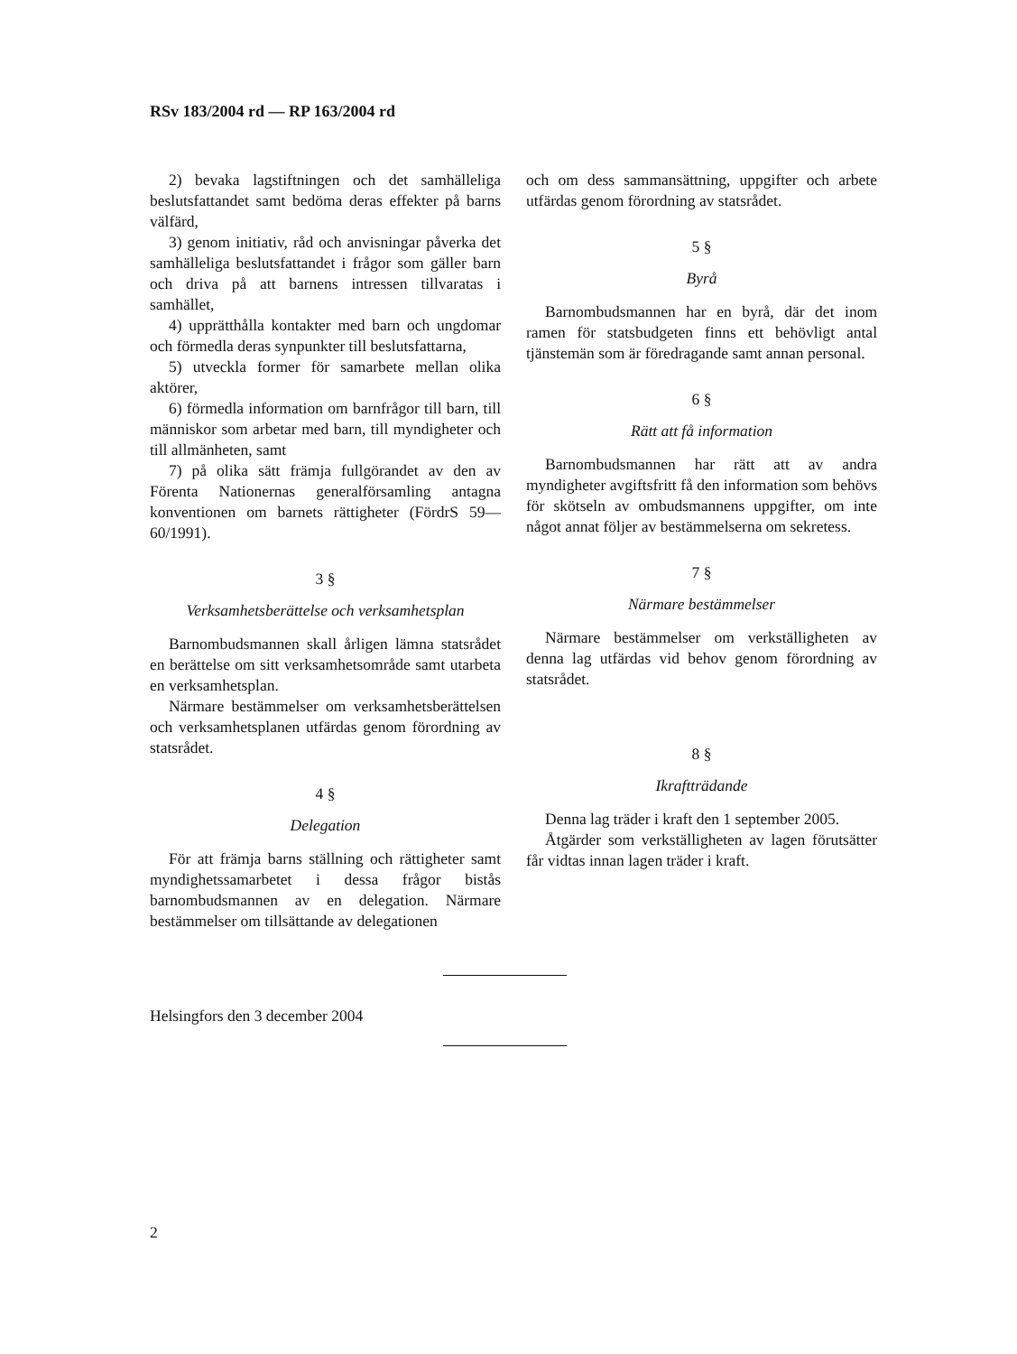RSv 183/2004 rd — RP 163/2004 rd
2) bevaka lagstiftningen och det samhälleliga beslutsfattandet samt bedöma deras effekter på barns välfärd,
3) genom initiativ, råd och anvisningar påverka det samhälleliga beslutsfattandet i frågor som gäller barn och driva på att barnens intressen tillvaratas i samhället,
4) upprätthålla kontakter med barn och ungdomar och förmedla deras synpunkter till beslutsfattarna,
5) utveckla former för samarbete mellan olika aktörer,
6) förmedla information om barnfrågor till barn, till människor som arbetar med barn, till myndigheter och till allmänheten, samt
7) på olika sätt främja fullgörandet av den av Förenta Nationernas generalförsamling antagna konventionen om barnets rättigheter (FördrS 59—60/1991).
3 §
Verksamhetsberättelse och verksamhetsplan
Barnombudsmannen skall årligen lämna statsrådet en berättelse om sitt verksamhetsområde samt utarbeta en verksamhetsplan.
Närmare bestämmelser om verksamhetsberättelsen och verksamhetsplanen utfärdas genom förordning av statsrådet.
4 §
Delegation
För att främja barns ställning och rättigheter samt myndighetssamarbetet i dessa frågor bistås barnombudsmannen av en delegation. Närmare bestämmelser om tillsättande av delegationen
och om dess sammansättning, uppgifter och arbete utfärdas genom förordning av statsrådet.
5 §
Byrå
Barnombudsmannen har en byrå, där det inom ramen för statsbudgeten finns ett behövligt antal tjänstemän som är föredragande samt annan personal.
6 §
Rätt att få information
Barnombudsmannen har rätt att av andra myndigheter avgiftsfritt få den information som behövs för skötseln av ombudsmannens uppgifter, om inte något annat följer av bestämmelserna om sekretess.
7 §
Närmare bestämmelser
Närmare bestämmelser om verkställigheten av denna lag utfärdas vid behov genom förordning av statsrådet.
8 §
Ikraftträdande
Denna lag träder i kraft den 1 september 2005.
Åtgärder som verkställigheten av lagen förutsätter får vidtas innan lagen träder i kraft.
Helsingfors den 3 december 2004
2